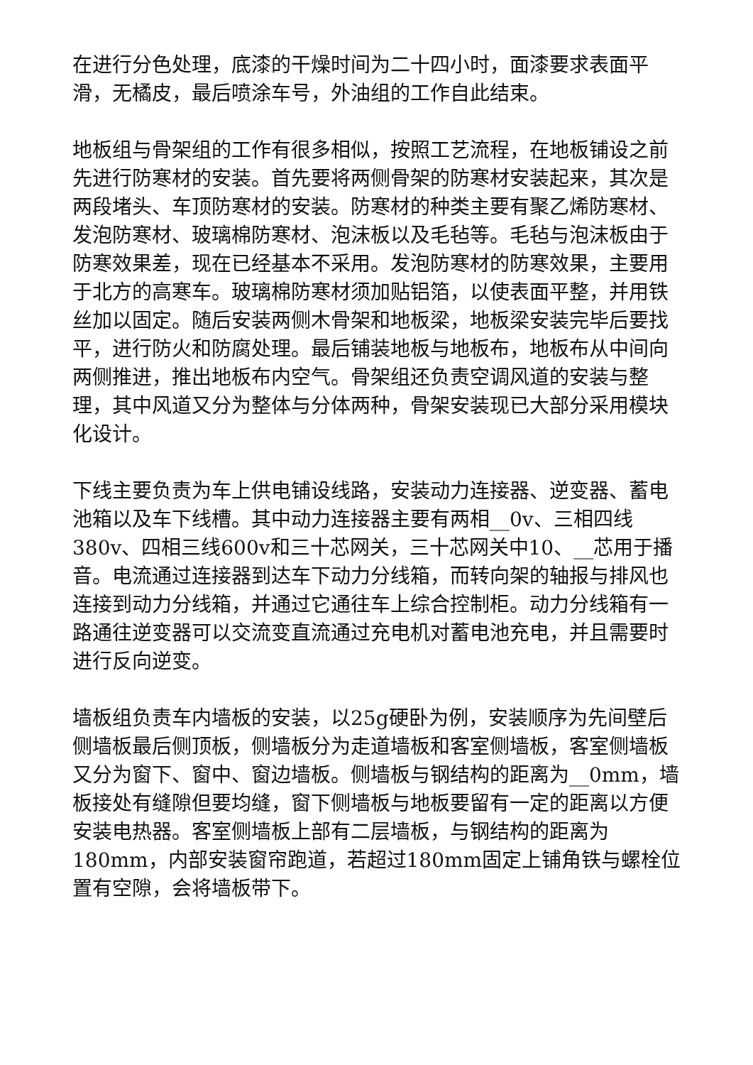在进行分色处理，底漆的干燥时间为二十四小时，面漆要求表面平滑，无橘皮，最后喷涂车号，外油组的工作自此结束。
地板组与骨架组的工作有很多相似，按照工艺流程，在地板铺设之前先进行防寒材的安装。首先要将两侧骨架的防寒材安装起来，其次是两段堵头、车顶防寒材的安装。防寒材的种类主要有聚乙烯防寒材、发泡防寒材、玻璃棉防寒材、泡沫板以及毛毡等。毛毡与泡沫板由于防寒效果差，现在已经基本不采用。发泡防寒材的防寒效果，主要用于北方的高寒车。玻璃棉防寒材须加贴铝箔，以使表面平整，并用铁丝加以固定。随后安装两侧木骨架和地板梁，地板梁安装完毕后要找平，进行防火和防腐处理。最后铺装地板与地板布，地板布从中间向两侧推进，推出地板布内空气。骨架组还负责空调风道的安装与整理，其中风道又分为整体与分体两种，骨架安装现已大部分采用模块化设计。
下线主要负责为车上供电铺设线路，安装动力连接器、逆变器、蓄电池箱以及车下线槽。其中动力连接器主要有两相__0v、三相四线380v、四相三线600v和三十芯网关，三十芯网关中10、__芯用于播音。电流通过连接器到达车下动力分线箱，而转向架的轴报与排风也连接到动力分线箱，并通过它通往车上综合控制柜。动力分线箱有一路通往逆变器可以交流变直流通过充电机对蓄电池充电，并且需要时进行反向逆变。
墙板组负责车内墙板的安装，以25g硬卧为例，安装顺序为先间壁后侧墙板最后侧顶板，侧墙板分为走道墙板和客室侧墙板，客室侧墙板又分为窗下、窗中、窗边墙板。侧墙板与钢结构的距离为__0mm，墙板接处有缝隙但要均缝，窗下侧墙板与地板要留有一定的距离以方便安装电热器。客室侧墙板上部有二层墙板，与钢结构的距离为180mm，内部安装窗帘跑道，若超过180mm固定上铺角铁与螺栓位置有空隙，会将墙板带下。